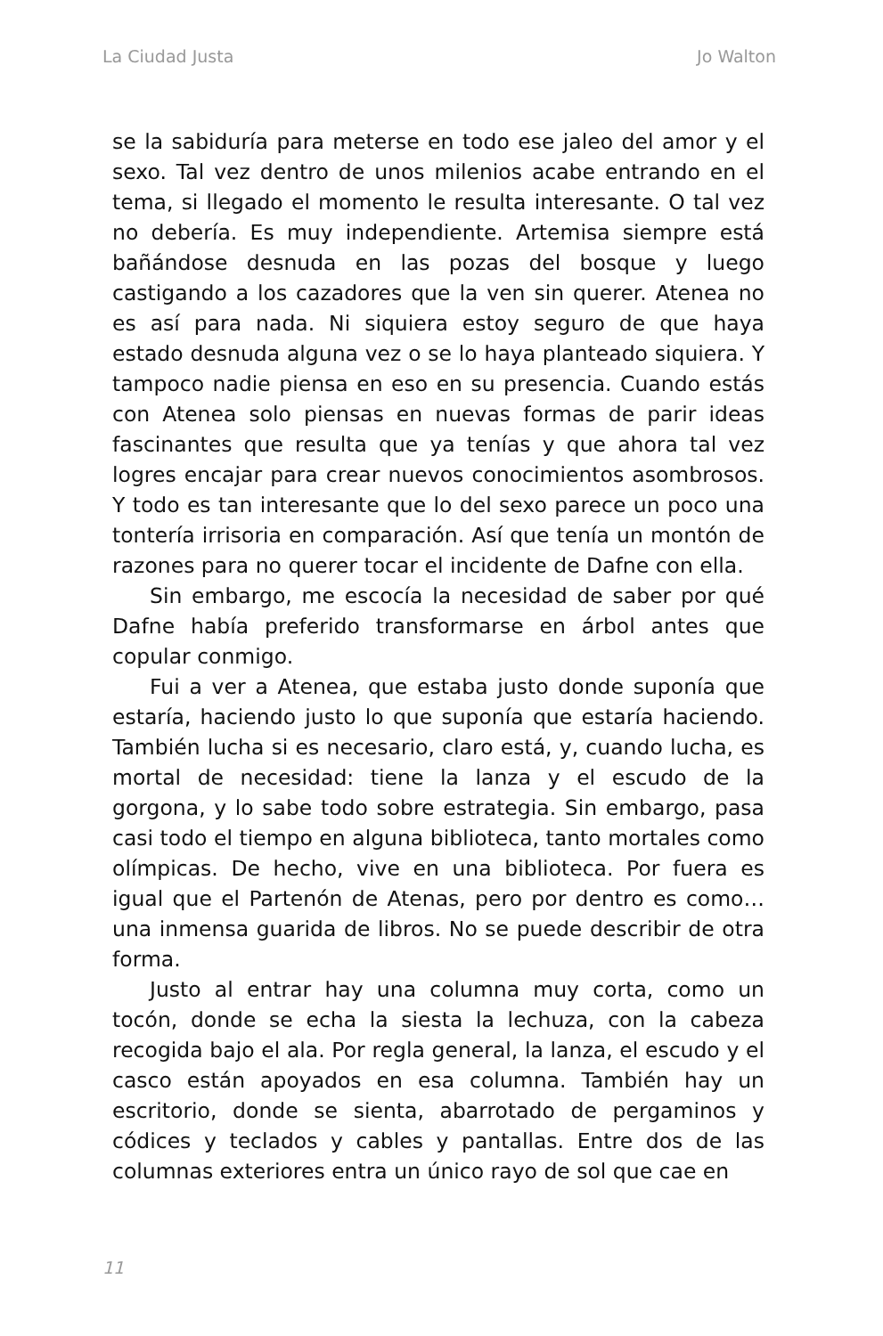La Ciudad Justa Jo Walton
se la sabiduría para meterse en todo ese jaleo del amor y el sexo. Tal vez dentro de unos milenios acabe entrando en el tema, si llegado el momento le resulta interesante. O tal vez no debería. Es muy independiente. Artemisa siempre está bañándose desnuda en las pozas del bosque y luego castigando a los cazadores que la ven sin querer. Atenea no es así para nada. Ni siquiera estoy seguro de que haya estado desnuda alguna vez o se lo haya planteado siquiera. Y tampoco nadie piensa en eso en su presencia. Cuando estás con Atenea solo piensas en nuevas formas de parir ideas fascinantes que resulta que ya tenías y que ahora tal vez logres encajar para crear nuevos conocimientos asombrosos. Y todo es tan interesante que lo del sexo parece un poco una tontería irrisoria en comparación. Así que tenía un montón de razones para no querer tocar el incidente de Dafne con ella.
Sin embargo, me escocía la necesidad de saber por qué Dafne había preferido transformarse en árbol antes que copular conmigo.
Fui a ver a Atenea, que estaba justo donde suponía que estaría, haciendo justo lo que suponía que estaría haciendo. También lucha si es necesario, claro está, y, cuando lucha, es mortal de necesidad: tiene la lanza y el escudo de la gorgona, y lo sabe todo sobre estrategia. Sin embargo, pasa casi todo el tiempo en alguna biblioteca, tanto mortales como olímpicas. De hecho, vive en una biblioteca. Por fuera es igual que el Partenón de Atenas, pero por dentro es como… una inmensa guarida de libros. No se puede describir de otra forma.
Justo al entrar hay una columna muy corta, como un tocón, donde se echa la siesta la lechuza, con la cabeza recogida bajo el ala. Por regla general, la lanza, el escudo y el casco están apoyados en esa columna. También hay un escritorio, donde se sienta, abarrotado de pergaminos y códices y teclados y cables y pantallas. Entre dos de las columnas exteriores entra un único rayo de sol que cae en
11